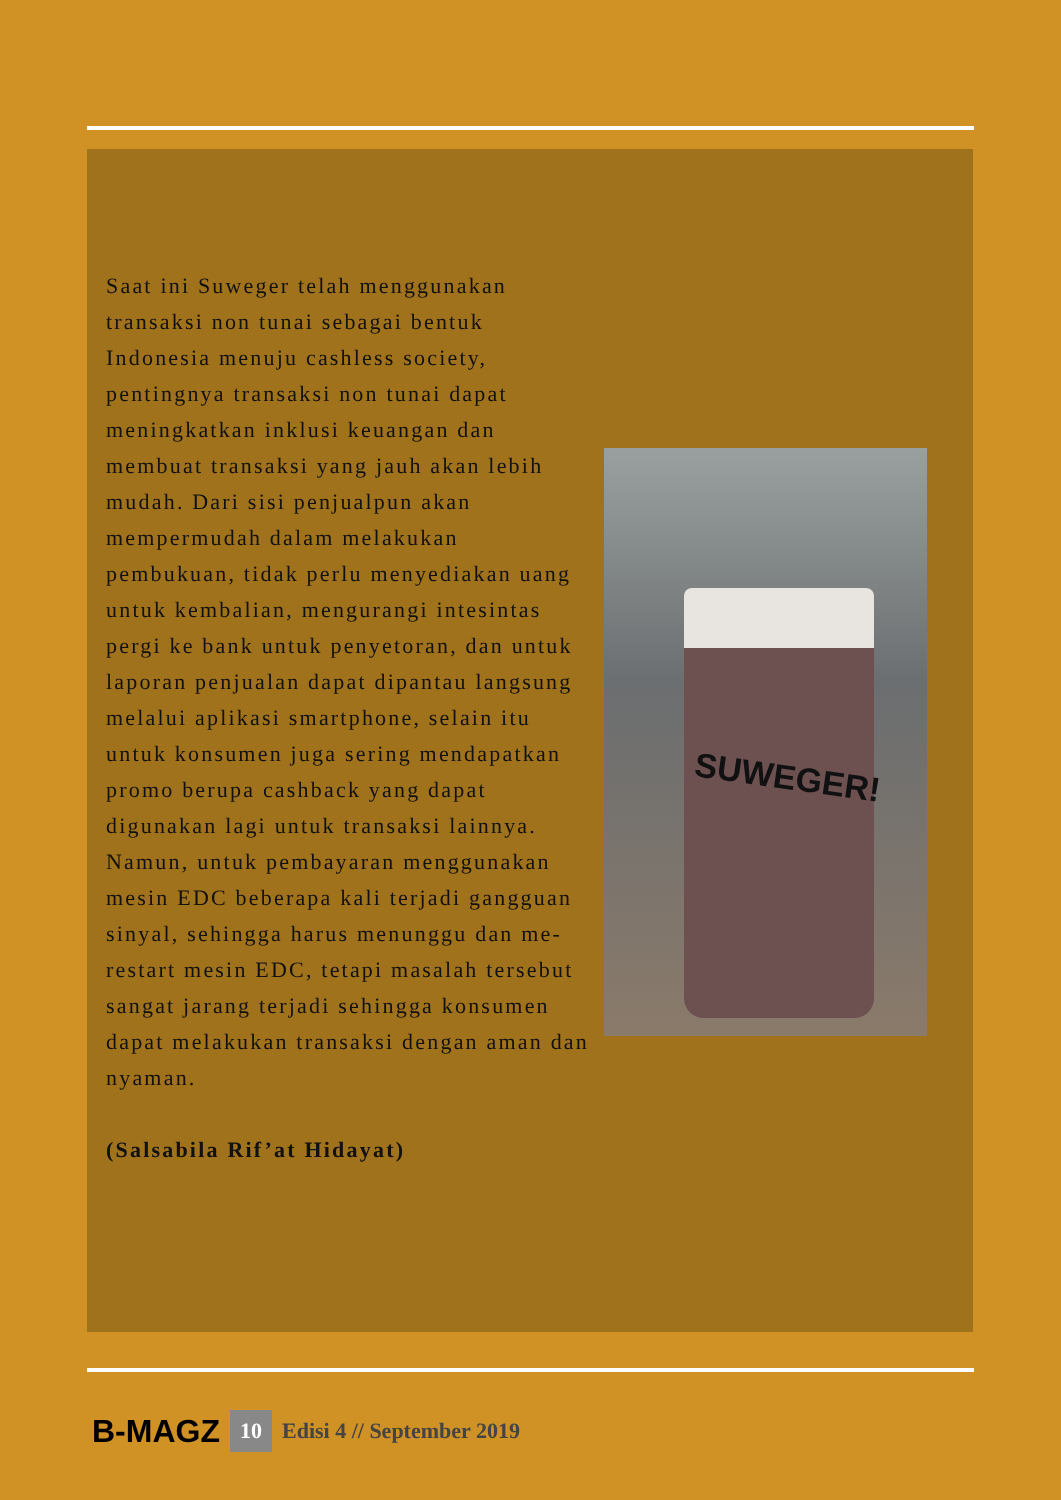Saat ini Suweger telah menggunakan transaksi non tunai sebagai bentuk Indonesia menuju cashless society, pentingnya transaksi non tunai dapat meningkatkan inklusi keuangan dan membuat transaksi yang jauh akan lebih mudah. Dari sisi penjualpun akan mempermudah dalam melakukan pembukuan, tidak perlu menyediakan uang untuk kembalian, mengurangi intesintas pergi ke bank untuk penyetoran, dan untuk laporan penjualan dapat dipantau langsung melalui aplikasi smartphone, selain itu untuk konsumen juga sering mendapatkan promo berupa cashback yang dapat digunakan lagi untuk transaksi lainnya. Namun, untuk pembayaran menggunakan mesin EDC beberapa kali terjadi gangguan sinyal, sehingga harus menunggu dan me-restart mesin EDC, tetapi masalah tersebut sangat jarang terjadi sehingga konsumen dapat melakukan transaksi dengan aman dan nyaman.
(Salsabila Rif’at Hidayat)
SUWEGER!
B-MAGZ 10 Edisi 4 // September 2019